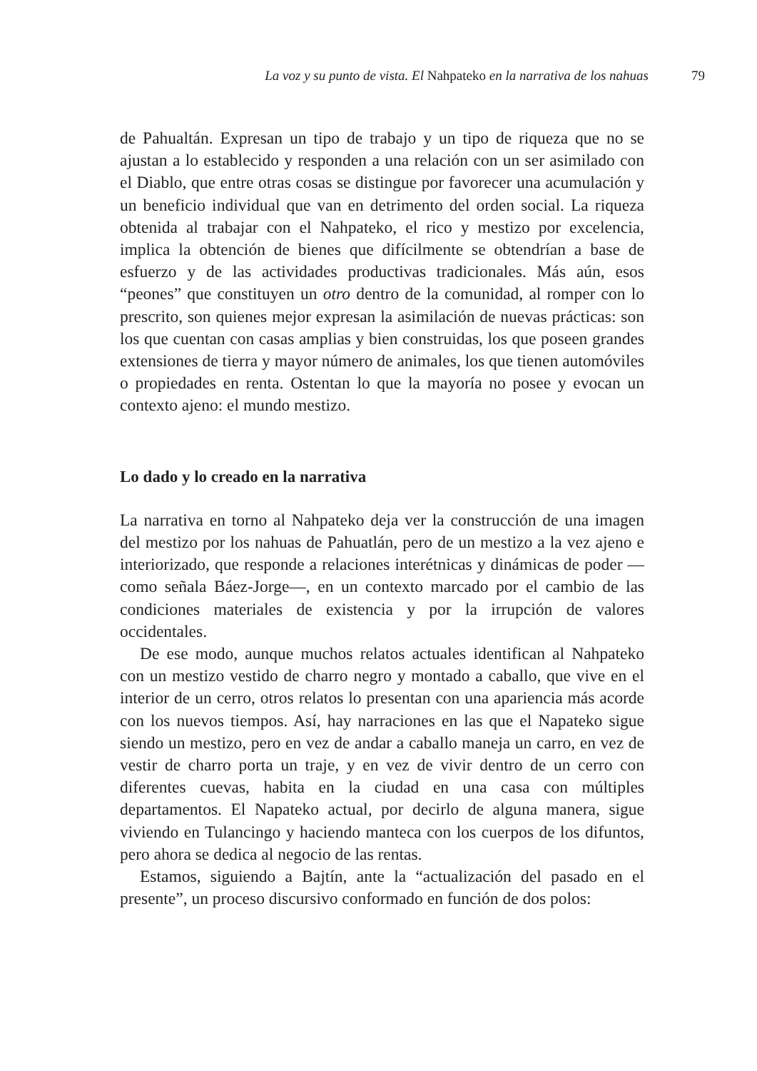La voz y su punto de vista. El Nahpateko en la narrativa de los nahuas 79
de Pahualtán. Expresan un tipo de trabajo y un tipo de riqueza que no se ajustan a lo establecido y responden a una relación con un ser asimilado con el Diablo, que entre otras cosas se distingue por favorecer una acumulación y un beneficio individual que van en detrimento del orden social. La riqueza obtenida al trabajar con el Nahpateko, el rico y mestizo por excelencia, implica la obtención de bienes que difícilmente se obtendrían a base de esfuerzo y de las actividades productivas tradicionales. Más aún, esos “peones” que constituyen un otro dentro de la comunidad, al romper con lo prescrito, son quienes mejor expresan la asimilación de nuevas prácticas: son los que cuentan con casas amplias y bien construidas, los que poseen grandes extensiones de tierra y mayor número de animales, los que tienen automóviles o propiedades en renta. Ostentan lo que la mayoría no posee y evocan un contexto ajeno: el mundo mestizo.
Lo dado y lo creado en la narrativa
La narrativa en torno al Nahpateko deja ver la construcción de una imagen del mestizo por los nahuas de Pahuatlán, pero de un mestizo a la vez ajeno e interiorizado, que responde a relaciones interétnicas y dinámicas de poder —como señala Báez-Jorge—, en un contexto marcado por el cambio de las condiciones materiales de existencia y por la irrupción de valores occidentales.
De ese modo, aunque muchos relatos actuales identifican al Nahpateko con un mestizo vestido de charro negro y montado a caballo, que vive en el interior de un cerro, otros relatos lo presentan con una apariencia más acorde con los nuevos tiempos. Así, hay narraciones en las que el Napateko sigue siendo un mestizo, pero en vez de andar a caballo maneja un carro, en vez de vestir de charro porta un traje, y en vez de vivir dentro de un cerro con diferentes cuevas, habita en la ciudad en una casa con múltiples departamentos. El Napateko actual, por decirlo de alguna manera, sigue viviendo en Tulancingo y haciendo manteca con los cuerpos de los difuntos, pero ahora se dedica al negocio de las rentas.
Estamos, siguiendo a Bajtín, ante la “actualización del pasado en el presente”, un proceso discursivo conformado en función de dos polos: